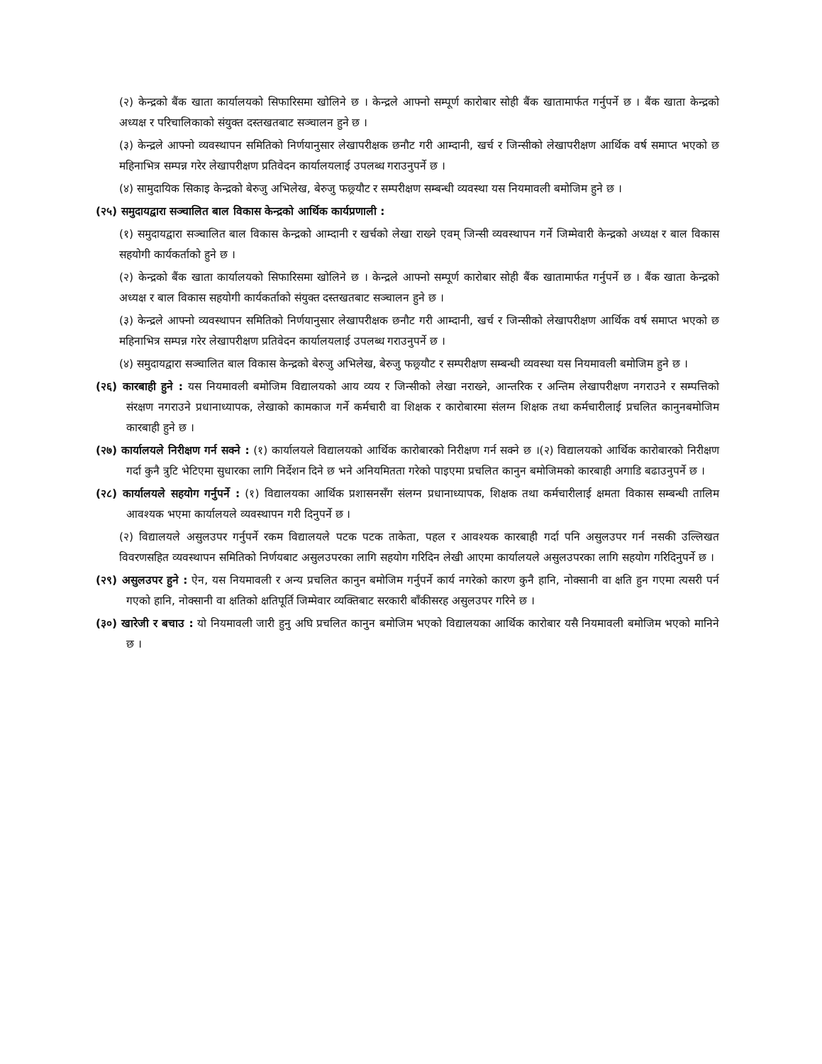(२) केन्द्रको बैंक खाता कार्यालयको सिफारिसमा खोलिने छ । केन्द्रले आफ्नो सम्पूर्ण कारोबार सोही बैंक खातामार्फत गर्नुपर्ने छ । बैंक खाता केन्द्रको अध्यक्ष र परिचालिकाको संयुक्त दस्तखतबाट सञ्चालन हुने छ ।
(३) केन्द्रले आफ्नो व्यवस्थापन समितिको निर्णयानुसार लेखापरीक्षक छनौट गरी आम्दानी, खर्च र जिन्सीको लेखापरीक्षण आर्थिक वर्ष समाप्त भएको छ महिनाभित्र सम्पन्न गरेर लेखापरीक्षण प्रतिवेदन कार्यालयलाई उपलब्ध गराउनुपर्ने छ ।
(४) सामुदायिक सिकाइ केन्द्रको बेरुजु अभिलेख, बेरुजु फछ्र्यौट र सम्परीक्षण सम्बन्धी व्यवस्था यस नियमावली बमोजिम हुने छ ।
(२५) समुदायद्वारा सञ्चालित बाल विकास केन्द्रको आर्थिक कार्यप्रणाली :
(१) समुदायद्वारा सञ्चालित बाल विकास केन्द्रको आम्दानी र खर्चको लेखा राख्ने एवम् जिन्सी व्यवस्थापन गर्ने जिम्मेवारी केन्द्रको अध्यक्ष र बाल विकास सहयोगी कार्यकर्ताको हुने छ ।
(२) केन्द्रको बैंक खाता कार्यालयको सिफारिसमा खोलिने छ । केन्द्रले आफ्नो सम्पूर्ण कारोबार सोही बैंक खातामार्फत गर्नुपर्ने छ । बैंक खाता केन्द्रको अध्यक्ष र बाल विकास सहयोगी कार्यकर्ताको संयुक्त दस्तखतबाट सञ्चालन हुने छ ।
(३) केन्द्रले आफ्नो व्यवस्थापन समितिको निर्णयानुसार लेखापरीक्षक छनौट गरी आम्दानी, खर्च र जिन्सीको लेखापरीक्षण आर्थिक वर्ष समाप्त भएको छ महिनाभित्र सम्पन्न गरेर लेखापरीक्षण प्रतिवेदन कार्यालयलाई उपलब्ध गराउनुपर्ने छ ।
(४) समुदायद्वारा सञ्चालित बाल विकास केन्द्रको बेरुजु अभिलेख, बेरुजु फछ्र्यौट र सम्परीक्षण सम्बन्धी व्यवस्था यस नियमावली बमोजिम हुने छ ।
(२६) कारबाही हुने : यस नियमावली बमोजिम विद्यालयको आय व्यय र जिन्सीको लेखा नराख्ने, आन्तरिक र अन्तिम लेखापरीक्षण नगराउने र सम्पत्तिको संरक्षण नगराउने प्रधानाध्यापक, लेखाको कामकाज गर्ने कर्मचारी वा शिक्षक र कारोबारमा संलग्न शिक्षक तथा कर्मचारीलाई प्रचलित कानुनबमोजिम कारबाही हुने छ ।
(२७) कार्यालयले निरीक्षण गर्न सक्ने : (१) कार्यालयले विद्यालयको आर्थिक कारोबारको निरीक्षण गर्न सक्ने छ ।(२) विद्यालयको आर्थिक कारोबारको निरीक्षण गर्दा कुनै त्रुटि भेटिएमा सुधारका लागि निर्देशन दिने छ भने अनियमितता गरेको पाइएमा प्रचलित कानुन बमोजिमको कारबाही अगाडि बढाउनुपर्ने छ ।
(२८) कार्यालयले सहयोग गर्नुपर्ने : (१) विद्यालयका आर्थिक प्रशासनसँग संलग्न प्रधानाध्यापक, शिक्षक तथा कर्मचारीलाई क्षमता विकास सम्बन्धी तालिम आवश्यक भएमा कार्यालयले व्यवस्थापन गरी दिनुपर्ने छ ।
(२) विद्यालयले असुलउपर गर्नुपर्ने रकम विद्यालयले पटक पटक ताकेता, पहल र आवश्यक कारबाही गर्दा पनि असुलउपर गर्न नसकी उल्लिखत विवरणसहित व्यवस्थापन समितिको निर्णयबाट असुलउपरका लागि सहयोग गरिदिन लेखी आएमा कार्यालयले असुलउपरका लागि सहयोग गरिदिनुपर्ने छ ।
(२९) असुलउपर हुने : ऐन, यस नियमावली र अन्य प्रचलित कानुन बमोजिम गर्नुपर्ने कार्य नगरेको कारण कुनै हानि, नोक्सानी वा क्षति हुन गएमा त्यसरी पर्न गएको हानि, नोक्सानी वा क्षतिको क्षतिपूर्ति जिम्मेवार व्यक्तिबाट सरकारी बाँकीसरह असुलउपर गरिने छ ।
(३०) खारेजी र बचाउ : यो नियमावली जारी हुनु अघि प्रचलित कानुन बमोजिम भएको विद्यालयका आर्थिक कारोबार यसै नियमावली बमोजिम भएको मानिने छ ।